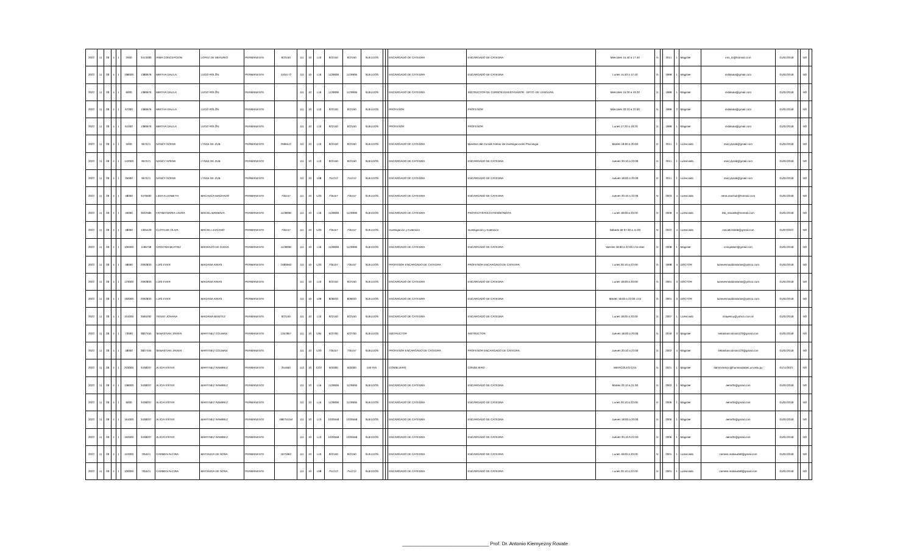| 2022 | 11 | 28 | 4 | 1 | 2000 | 3413283 | IRMA CONCEPCION | LOPEZ DE MEAURIO | PERMANENTE | 922150 | 111 | 10 | L10 | 922150 | 922150 | SUELDOS | | | ENCARGADO DE CATEDRA | ENCARGADO DE CATEDRA | Miércoles 15:40 a 17:40 | N | | 2011 | 1 | Magister | irmi_lo@hotmail.com | 01/01/2018 | | NO | |
| 2022 | 11 | 28 | 4 | 1 | 198000 | 1380676 | MIRTHA DALILA | LUGO ROLÓN | PERMANENTE | 4104172 | 111 | 10 | L16 | 1129936 | 1129936 | SUELDOS | | | ENCARGADO DE CATEDRA | ENCARGADO DE CATEDRA | Lunes 15:40 a 17:40 | N | | 1999 | 1 | Magister | midaluka@gmail.com | 01/01/2018 | | NO | |
| 2022 | 11 | 28 | 4 | 1 | 6000 | 1380676 | MIRTHA DALILA | LUGO ROLÓN | PERMANENTE | | 111 | 10 | L16 | 1129936 | 1129936 | SUELDOS | | | ENCARGADO DE CATEDRA | INSTRUCTOR DE CURSOS INVESTIGADOR - DPTO. DE LENGUAS. | Miércoles 15:20 a 19:20 | N | | 1999 | 1 | Magister | midaluka@gmail.com | 01/01/2018 | | NO | |
| 2022 | 11 | 28 | 4 | 1 | 67000 | 1380676 | MIRTHA DALILA | LUGO ROLÓN | PERMANENTE | | 111 | 10 | L10 | 922150 | 922150 | SUELDOS | | | PROFESOR | PROFESOR | Miércoles 20:10 a 22:00 | N | | 1999 | 2 | Magister | midaluka@gmail.com | 01/01/2018 | | NO | |
| 2022 | 11 | 28 | 4 | 1 | 61000 | 1380676 | MIRTHA DALILA | LUGO ROLÓN | PERMANENTE | | 111 | 10 | L10 | 922150 | 922150 | SUELDOS | | | PROFESOR | PROFESOR | Lunes 17:20 a 19:20 | N | | 1999 | 1 | Magister | midaluka@gmail.com | 01/01/2018 | | NO | |
| 2022 | 11 | 28 | 4 | 1 | 5000 | 957571 | NANCY NOEMI | LYSAK DE ZUB | PERMANENTE | 2595512 | 111 | 10 | L10 | 922150 | 922150 | SUELDOS | | | ENCARGADO DE CATEDRA | Miembro del Comité Asesor de Investigaciones-Psicologia | Martes 18:00 a 20:00 | N | | 2011 | 1 | Licenciado | nancylysak@gmail.com | 01/01/2018 | | NO | |
| 2022 | 11 | 28 | 4 | 1 | 142000 | 957571 | NANCY NOEMI | LYSAK DE ZUB | PERMANENTE | | 111 | 10 | L10 | 922150 | 922150 | SUELDOS | | | ENCARGADO DE CATEDRA | ENCARGADO DE CATEDRA | Jueves 20:10 a 22:00 | N | | 2011 | 1 | Licenciado | nancylysak@gmail.com | 01/01/2018 | | NO | |
| 2022 | 11 | 28 | 4 | 1 | 35000 | 957571 | NANCY NOEMI | LYSAK DE ZUB | PERMANENTE | | 111 | 10 | L08 | 751212 | 751212 | SUELDOS | | | ENCARGADO DE CATEDRA | ENCARGADO DE CATEDRA | Jueves 18:00 a 20:00 | N | | 2011 | 1 | Licenciado | nancylysak@gmail.com | 01/01/2018 | | NO | |
| 2022 | 11 | 28 | 4 | 1 | 48000 | 3476592 | LIDIA ELIZABETH | MACHUCA MACHADO | PERMANENTE | 735157 | 111 | 10 | U20 | 735157 | 735157 | SUELDOS | | | ENCARGADO DE CATEDRA | ENCARGADO DE CATEDRA | Jueves 20:10 a 22:00 | N | | 2003 | 4 | Licenciado | nena.machuk@hotmail.com | 01/01/2018 | | NO | |
| 2022 | 11 | 28 | 4 | 1 | 40000 | 3032585 | FATIMA MARIA LAURA | MACIEL BARBOZA | PERMANENTE | 1129936 | 111 | 10 | L16 | 1129936 | 1129936 | SUELDOS | | | ENCARGADO DE CATEDRA | PROYECTISTAS EXTENSIONISTA | Lunes 18:00 a 20:00 | N | | 2009 | 4 | Licenciado | fati_macielb@hotmail.com | 01/01/2018 | | NO | |
| 2022 | 11 | 28 | 4 | 1 | 48000 | 1305429 | CLOTILDE OLIVA | MACIEL LEZCANO | PERMANENTE | 735157 | 111 | 10 | U20 | 735157 | 735157 | SUELDOS | | | Investigación y Extensión | Investigación y Extensión | Sábado de 07:30 a 11:00 | N | | 2022 | 4 | Licenciado | macielclotilde@gmail.com | 01/07/2022 | | NO | |
| 2022 | 11 | 28 | 4 | 1 | 106000 | 1196739 | CRISTINA BEATRIZ | MADRAZO DE OJEDA | PERMANENTE | 1129936 | 111 | 10 | L16 | 1129936 | 1129936 | SUELDOS | | | ENCARGADO DE CATEDRA | ENCARGADO DE CATEDRA | Viernes 18:00 a 22:00 c/15 días | N | | 2008 | 1 | Magister | crisojedam@gmail.com | 01/01/2018 | | NO | |
| 2022 | 11 | 28 | 4 | 1 | 48000 | 2092833 | LUIS EVER | MAIDANA ARIAS | PERMANENTE | 2483940 | 111 | 10 | U20 | 735157 | 735157 | SUELDOS | | | PROFESOR ENCARGADO DE CATEDRA | PROFESOR ENCARGADO DE CATEDRA | Lunes 20:10 a 22:00 | N | | 1998 | 4 | DOCTOR | luisevermaidanaarias@yahoo.com | 01/01/2018 | | NO | |
| 2022 | 11 | 28 | 4 | 1 | 123000 | 2092833 | LUIS EVER | MAIDANA ARIAS | PERMANENTE | | 111 | 10 | L10 | 922150 | 922150 | SUELDOS | | | ENCARGADO DE CATEDRA | ENCARGADO DE CATEDRA | Lunes 18:00 a 20:00 | N | | 2001 | 3 | DOCTOR | luisevermaidanaarias@yahoo.com | 01/01/2018 | | NO | |
| 2022 | 11 | 28 | 4 | 1 | 192000 | 2092833 | LUIS EVER | MAIDANA ARIAS | PERMANENTE | | 111 | 10 | L09 | 826633 | 826633 | SUELDOS | | | ENCARGADO DE CATEDRA | ENCARGADO DE CATEDRA | Martes 18:00 a 22:00 c/15 | N | | 2001 | 3 | DOCTOR | luisevermaidanaarias@yahoo.com | 01/01/2018 | | NO | |
| 2022 | 11 | 28 | 4 | 1 | 101000 | 3565292 | YENNY JOHANA | MAIDANA BENITEZ | PERMANENTE | 922150 | 111 | 10 | L10 | 922150 | 922150 | SUELDOS | | | ENCARGADO DE CATEDRA | ENCARGADO DE CATEDRA | Lunes 18:00 a 20:00 | N | | 2007 | 1 | Licenciado | miayenny@yahoo.com.ar | 01/01/2018 | | NO | |
| 2022 | 11 | 28 | 4 | 1 | 73000 | 3827455 | SEBASTIAN JAVIER | MARTINEZ COLMAN | PERMANENTE | 1357857 | 111 | 10 | U94 | 622700 | 622700 | SUELDOS | | | INSTRUCTOR | INSTRUCTOR | Jueves 18:00 a 20:00 | N | | 2016 | 3 | Magister | sebastiancolman123@gmail.com | 01/01/2018 | | NO | |
| 2022 | 11 | 28 | 4 | 1 | 48000 | 3827455 | SEBASTIAN JAVIER | MARTINEZ COLMAN | PERMANENTE | | 111 | 10 | U20 | 735157 | 735157 | SUELDOS | | | PROFESOR ENCARGADO DE CATEDRA | PROFESOR ENCARGADO DE CATEDRA | Jueves 20:10 a 22:00 | N | | 2002 | 4 | Magister | sebastiancolman123@gmail.com | 01/01/2018 | | NO | |
| 2022 | 11 | 28 | 4 | 1 | 203000 | 3438207 | ALICIA ESTER | MARTINEZ RAMIREZ | PERMANENTE | 251650 | 112 | 10 | CO2 | 503300 | 503300 | DIETAS | | | CONSEJERO | CONSEJERO | MIERCOLES C/15 | N | | 2021 | 1 | Magister | administracio@humanidades.uni.edu.py | 01/11/2021 | | NO | |
| 2022 | 11 | 28 | 4 | 1 | 138000 | 3438207 | ALICIA ESTER | MARTINEZ RAMIREZ | PERMANENTE | | 111 | 10 | L16 | 1129936 | 1129936 | SUELDOS | | | ENCARGADO DE CATEDRA | ENCARGADO DE CATEDRA | Martes 20:10 a 21:30 | N | | 2002 | 1 | Magister | aemr05@gmail.com | 01/01/2018 | | NO | |
| 2022 | 11 | 28 | 4 | 1 | 6000 | 3438207 | ALICIA ESTER | MARTINEZ RAMIREZ | PERMANENTE | | 111 | 10 | L16 | 1129936 | 1129936 | SUELDOS | | | ENCARGADO DE CATEDRA | ENCARGADO DE CATEDRA | Lunes 20:10 a 22:00 | N | | 2006 | 1 | Magister | aemr05@gmail.com | 01/01/2018 | | NO | |
| 2022 | 11 | 28 | 4 | 1 | 161000 | 3438207 | ALICIA ESTER | MARTINEZ RAMIREZ | PERMANENTE | 198734154 | 111 | 10 | L13 | 1020558 | 1020558 | SUELDOS | | | ENCARGADO DE CATEDRA | ENCARGADO DE CATEDRA | Jueves 18:00 a 20:00 | N | | 2006 | 1 | Magister | aemr05@gmail.com | 01/01/2018 | | NO | |
| 2022 | 11 | 28 | 4 | 1 | 162000 | 3438207 | ALICIA ESTER | MARTINEZ RAMIREZ | PERMANENTE | | 111 | 10 | L13 | 1020558 | 1020558 | SUELDOS | | | ENCARGADO DE CATEDRA | ENCARGADO DE CATEDRA | Jueves 20:10 A 22:00 | N | | 2006 | 1 | Magister | aemr05@gmail.com | 01/01/2018 | | NO | |
| 2022 | 11 | 28 | 4 | 1 | 110000 | 705521 | CARMEN ALCIRA | MATIAUDA DE SOSA | PERMANENTE | 1673362 | 111 | 10 | L10 | 922150 | 922150 | SUELDOS | | | ENCARGADO DE CATEDRA | ENCARGADO DE CATEDRA | Lunes 18:00 a 20:00 | N | | 2001 | 1 | Licenciado | carmen.matiauda9@gmail.com | 01/01/2018 | | NO | |
| 2022 | 11 | 28 | 4 | 1 | 100000 | 705521 | CARMEN ALCIRA | MATIAUDA DE SOSA | PERMANENTE | | 111 | 10 | L08 | 751212 | 751212 | SUELDOS | | | ENCARGADO DE CATEDRA | ENCARGADO DE CATEDRA | Lunes 20:10 a 22:00 | N | | 2001 | 1 | Licenciado | carmen.matiauda9@gmail.com | 01/01/2018 | | NO | |
________________________________ Prof. Dr. Antonio Kiernyezny Rovate